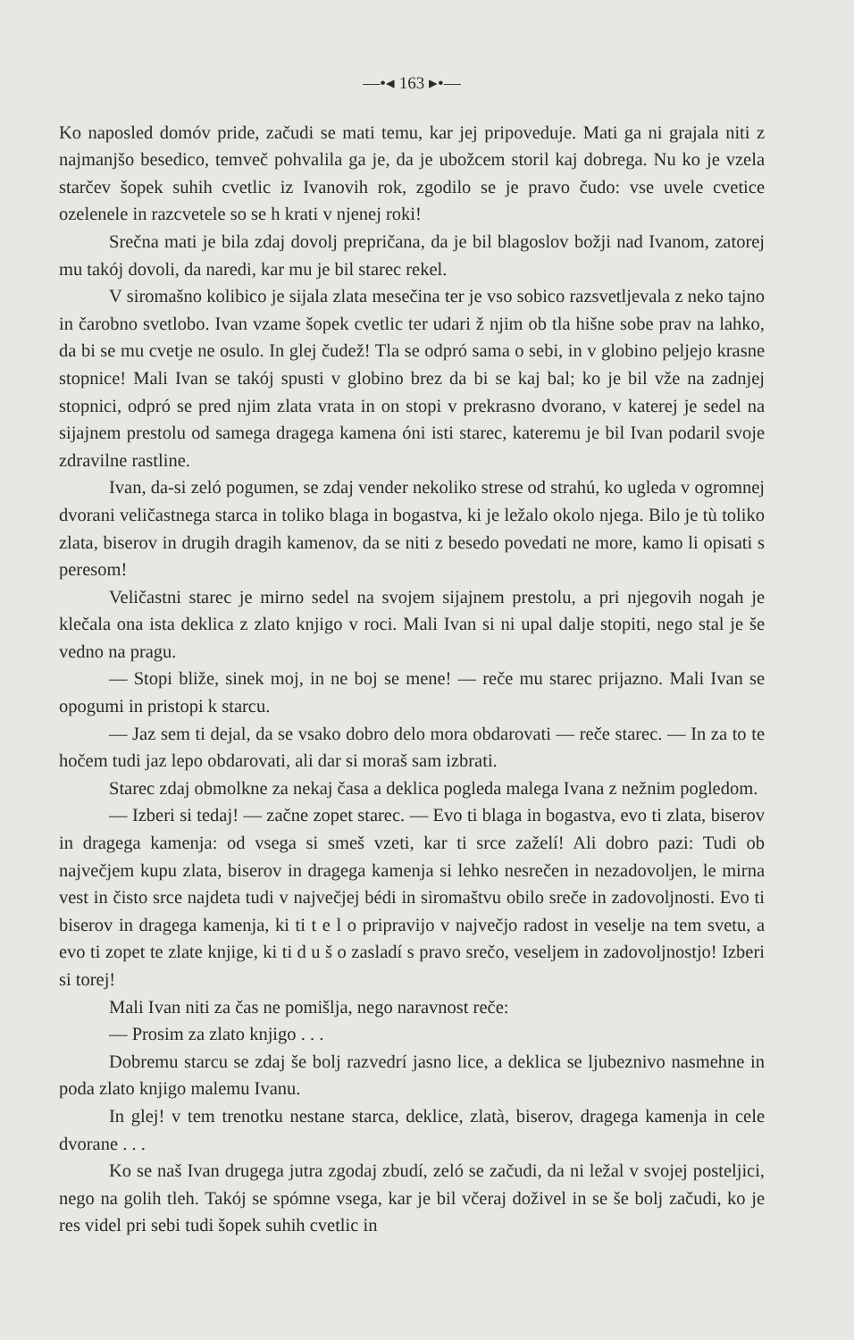—•◂ 163 ▸•—
Ko naposled domóv pride, začudi se mati temu, kar jej pripoveduje. Mati ga ni grajala niti z najmanjšo besedico, temveč pohvalila ga je, da je ubožcem storil kaj dobrega. Nu ko je vzela starčev šopek suhih cvetlic iz Ivanovih rok, zgodilo se je pravo čudo: vse uvele cvetice ozelenele in razcvetele so se h krati v njenej roki!
Srečna mati je bila zdaj dovolj prepričana, da je bil blagoslov božji nad Ivanom, zatorej mu takój dovoli, da naredi, kar mu je bil starec rekel.
V siromašno kolibico je sijala zlata mesečina ter je vso sobico razsvetljevala z neko tajno in čarobno svetlobo. Ivan vzame šopek cvetlic ter udari ž njim ob tla hišne sobe prav na lahko, da bi se mu cvetje ne osulo. In glej čudež! Tla se odpró sama o sebi, in v globino peljejo krasne stopnice! Mali Ivan se takój spusti v globino brez da bi se kaj bal; ko je bil vže na zadnjej stopnici, odpró se pred njim zlata vrata in on stopi v prekrasno dvorano, v katerej je sedel na sijajnem prestolu od samega dragega kamena óni isti starec, kateremu je bil Ivan podaril svoje zdravilne rastline.
Ivan, da-si zeló pogumen, se zdaj vender nekoliko strese od strahú, ko ugleda v ogromnej dvorani veličastnega starca in toliko blaga in bogastva, ki je ležalo okolo njega. Bilo je tù toliko zlata, biserov in drugih dragih kamenov, da se niti z besedo povedati ne more, kamo li opisati s peresom!
Veličastni starec je mirno sedel na svojem sijajnem prestolu, a pri njegovih nogah je klečala ona ista deklica z zlato knjigo v roci. Mali Ivan si ni upal dalje stopiti, nego stal je še vedno na pragu.
— Stopi bliže, sinek moj, in ne boj se mene! — reče mu starec prijazno. Mali Ivan se opogumi in pristopi k starcu.
— Jaz sem ti dejal, da se vsako dobro delo mora obdarovati — reče starec. — In za to te hočem tudi jaz lepo obdarovati, ali dar si moraš sam izbrati.
Starec zdaj obmolkne za nekaj časa a deklica pogleda malega Ivana z nežnim pogledom.
— Izberi si tedaj! — začne zopet starec. — Evo ti blaga in bogastva, evo ti zlata, biserov in dragega kamenja: od vsega si smeš vzeti, kar ti srce zaželí! Ali dobro pazi: Tudi ob največjem kupu zlata, biserov in dragega kamenja si lehko nesrečen in nezadovoljen, le mirna vest in čisto srce najdeta tudi v največjej bédi in siromaštvu obilo sreče in zadovoljnosti. Evo ti biserov in dragega kamenja, ki ti t e l o pripravijo v največjo radost in veselje na tem svetu, a evo ti zopet te zlate knjige, ki ti d u š o zasladí s pravo srečo, veseljem in zadovoljnostjo! Izberi si torej!
Mali Ivan niti za čas ne pomišlja, nego naravnost reče:
— Prosim za zlato knjigo . . .
Dobremu starcu se zdaj še bolj razvedrí jasno lice, a deklica se ljubeznivo nasmehne in poda zlato knjigo malemu Ivanu.
In glej! v tem trenotku nestane starca, deklice, zlatà, biserov, dragega kamenja in cele dvorane . . .
Ko se naš Ivan drugega jutra zgodaj zbudí, zeló se začudi, da ni ležal v svojej posteljici, nego na golih tleh. Takój se spómne vsega, kar je bil včeraj doživel in se še bolj začudi, ko je res videl pri sebi tudi šopek suhih cvetlic in